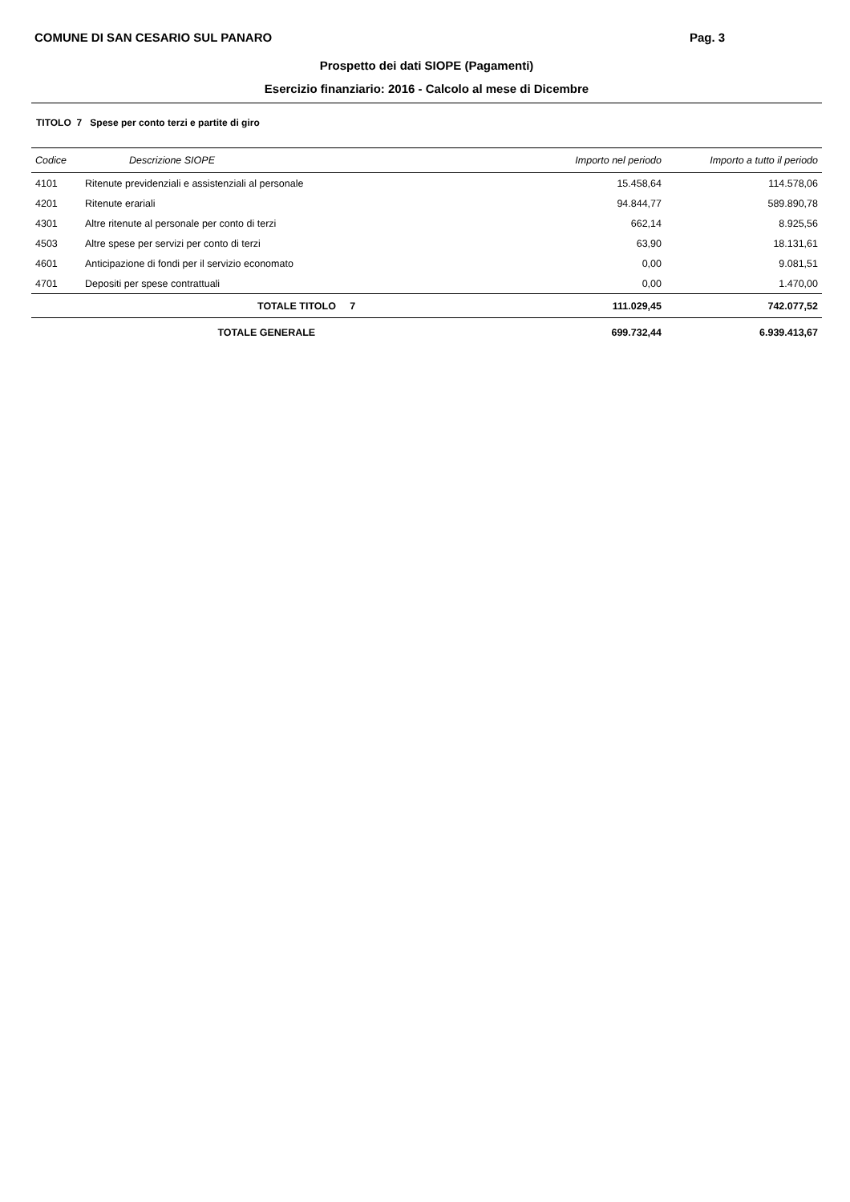COMUNE DI SAN CESARIO SUL PANARO Pag. 3
Prospetto dei dati SIOPE (Pagamenti)
Esercizio finanziario: 2016 - Calcolo al mese di Dicembre
TITOLO 7 Spese per conto terzi e partite di giro
| Codice | Descrizione SIOPE | Importo nel periodo | Importo a tutto il periodo |
| --- | --- | --- | --- |
| 4101 | Ritenute previdenziali e assistenziali al personale | 15.458,64 | 114.578,06 |
| 4201 | Ritenute erariali | 94.844,77 | 589.890,78 |
| 4301 | Altre ritenute al personale per conto di terzi | 662,14 | 8.925,56 |
| 4503 | Altre spese per servizi per conto di terzi | 63,90 | 18.131,61 |
| 4601 | Anticipazione di fondi per il servizio economato | 0,00 | 9.081,51 |
| 4701 | Depositi per spese contrattuali | 0,00 | 1.470,00 |
| | TOTALE TITOLO 7 | 111.029,45 | 742.077,52 |
| | TOTALE GENERALE | 699.732,44 | 6.939.413,67 |